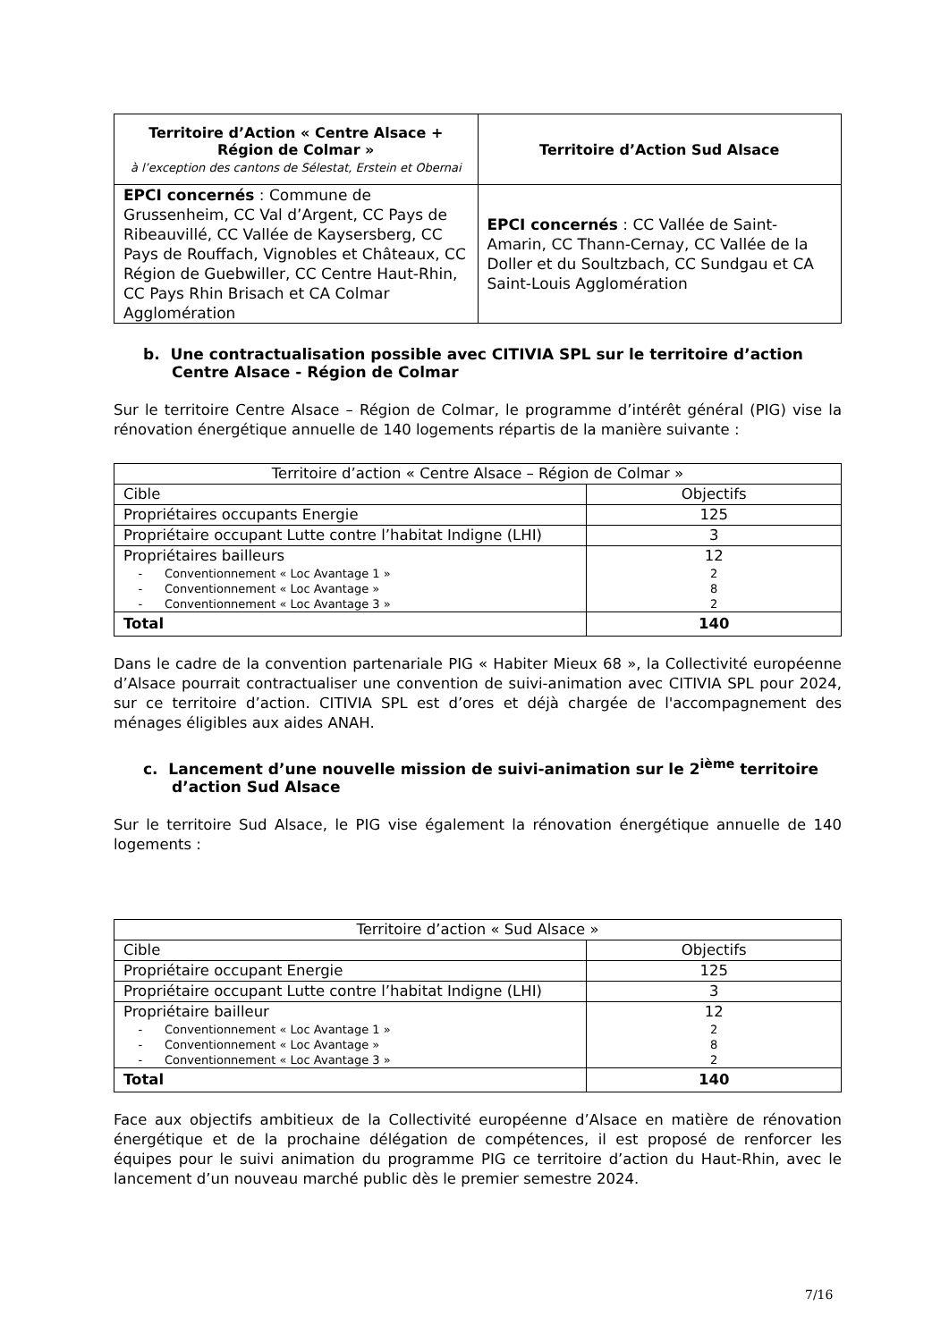| Territoire d’Action « Centre Alsace + Région de Colmar » à l’exception des cantons de Sélestat, Erstein et Obernai | Territoire d’Action Sud Alsace |
| --- | --- |
| EPCI concernés : Commune de Grussenheim, CC Val d’Argent, CC Pays de Ribeauvillé, CC Vallée de Kaysersberg, CC Pays de Rouffach, Vignobles et Châteaux, CC Région de Guebwiller, CC Centre Haut-Rhin, CC Pays Rhin Brisach et CA Colmar Agglomération | EPCI concernés : CC Vallée de Saint-Amarin, CC Thann-Cernay, CC Vallée de la Doller et du Soultzbach, CC Sundgau et CA Saint-Louis Agglomération |
b. Une contractualisation possible avec CITIVIA SPL sur le territoire d’action Centre Alsace - Région de Colmar
Sur le territoire Centre Alsace – Région de Colmar, le programme d’intérêt général (PIG) vise la rénovation énergétique annuelle de 140 logements répartis de la manière suivante :
| Territoire d’action « Centre Alsace – Région de Colmar » | |
| Cible | Objectifs |
| Propriétaires occupants Energie | 125 |
| Propriétaire occupant Lutte contre l’habitat Indigne (LHI) | 3 |
| Propriétaires bailleurs - Conventionnement « Loc Avantage 1 » - Conventionnement « Loc Avantage » - Conventionnement « Loc Avantage 3 » | 12 2 8 2 |
| Total | 140 |
Dans le cadre de la convention partenariale PIG « Habiter Mieux 68 », la Collectivité européenne d’Alsace pourrait contractualiser une convention de suivi-animation avec CITIVIA SPL pour 2024, sur ce territoire d’action. CITIVIA SPL est d’ores et déjà chargée de l'accompagnement des ménages éligibles aux aides ANAH.
c. Lancement d’une nouvelle mission de suivi-animation sur le 2<sup>ième</sup> territoire d’action Sud Alsace
Sur le territoire Sud Alsace, le PIG vise également la rénovation énergétique annuelle de 140 logements :
| Territoire d’action « Sud Alsace » | |
| Cible | Objectifs |
| Propriétaire occupant Energie | 125 |
| Propriétaire occupant Lutte contre l’habitat Indigne (LHI) | 3 |
| Propriétaire bailleur - Conventionnement « Loc Avantage 1 » - Conventionnement « Loc Avantage » - Conventionnement « Loc Avantage 3 » | 12 2 8 2 |
| Total | 140 |
Face aux objectifs ambitieux de la Collectivité européenne d’Alsace en matière de rénovation énergétique et de la prochaine délégation de compétences, il est proposé de renforcer les équipes pour le suivi animation du programme PIG ce territoire d’action du Haut-Rhin, avec le lancement d’un nouveau marché public dès le premier semestre 2024.
7/16